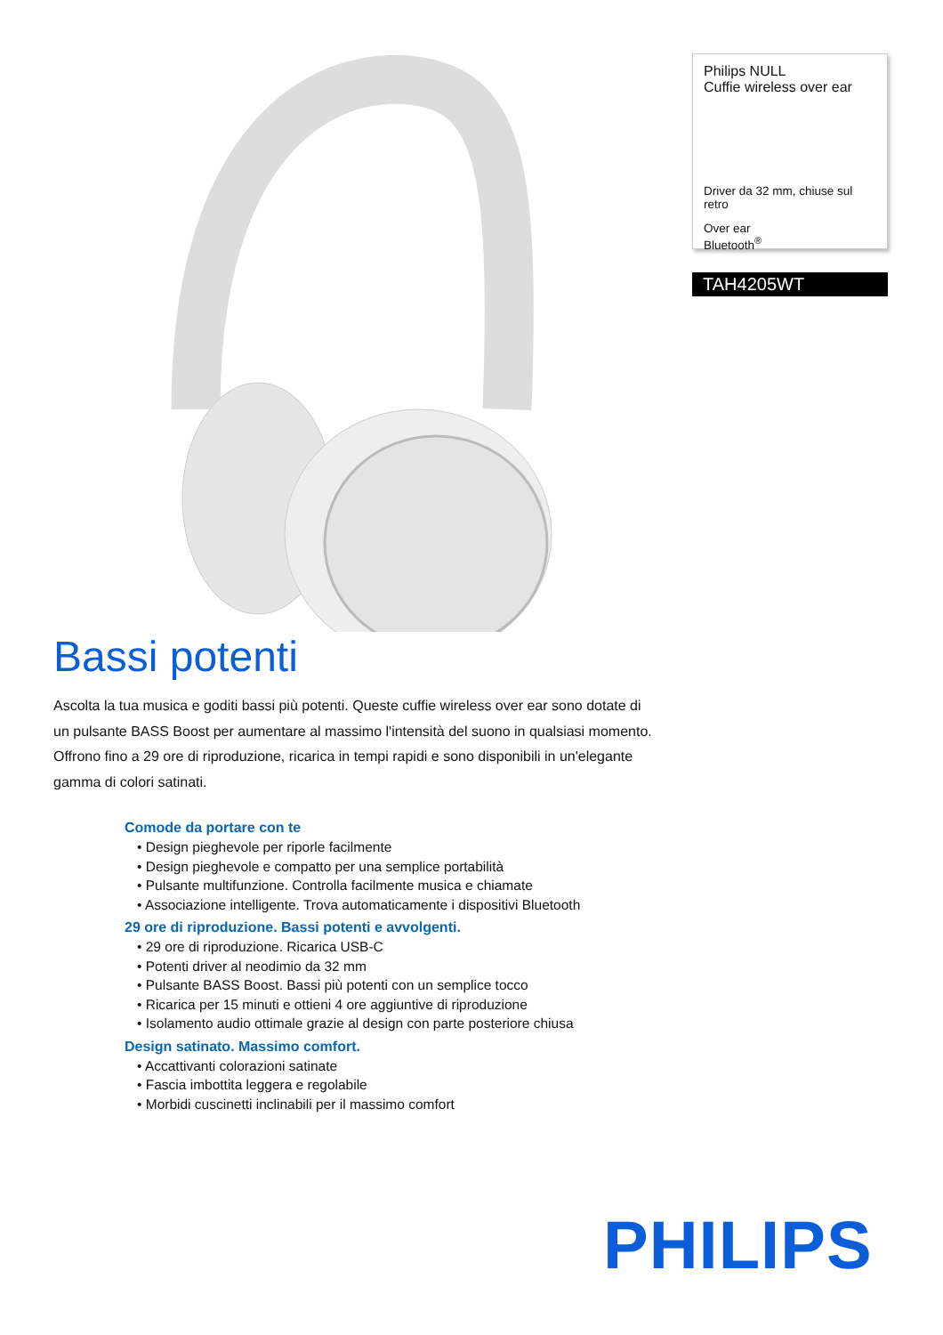Bassi potenti
Ascolta la tua musica e goditi bassi più potenti. Queste cuffie wireless over ear sono dotate di un pulsante BASS Boost per aumentare al massimo l'intensità del suono in qualsiasi momento. Offrono fino a 29 ore di riproduzione, ricarica in tempi rapidi e sono disponibili in un'elegante gamma di colori satinati.
Comode da portare con te
• Design pieghevole per riporle facilmente
• Design pieghevole e compatto per una semplice portabilità
• Pulsante multifunzione. Controlla facilmente musica e chiamate
• Associazione intelligente. Trova automaticamente i dispositivi Bluetooth
29 ore di riproduzione. Bassi potenti e avvolgenti.
• 29 ore di riproduzione. Ricarica USB-C
• Potenti driver al neodimio da 32 mm
• Pulsante BASS Boost. Bassi più potenti con un semplice tocco
• Ricarica per 15 minuti e ottieni 4 ore aggiuntive di riproduzione
• Isolamento audio ottimale grazie al design con parte posteriore chiusa
Design satinato. Massimo comfort.
• Accattivanti colorazioni satinate
• Fascia imbottita leggera e regolabile
• Morbidi cuscinetti inclinabili per il massimo comfort
Philips NULL
Cuffie wireless over ear
Driver da 32 mm, chiuse sul retro
Over ear
Bluetooth<sup>®</sup>
TAH4205WT
PHILIPS